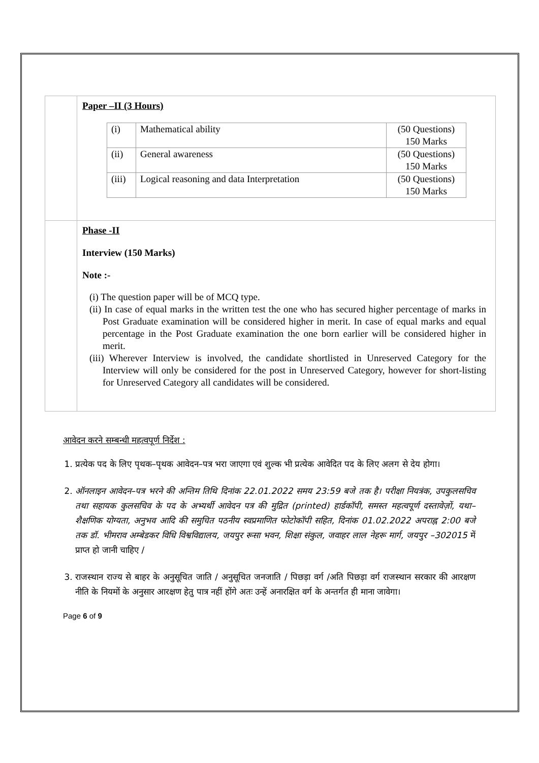| | Paper –II (3 Hours) / (i) / Mathematical ability / (50 Questions) 150 Marks / / (ii) / General awareness / (50 Questions) 150 Marks / / (iii) / Logical reasoning and data Interpretation / (50 Questions) 150 Marks / |
| | Phase -II Interview (150 Marks) Note :- (i) The question paper will be of MCQ type. (ii) In case of equal marks in the written test the one who has secured higher percentage of marks in Post Graduate examination will be considered higher in merit. In case of equal marks and equal percentage in the Post Graduate examination the one born earlier will be considered higher in merit. (iii) Wherever Interview is involved, the candidate shortlisted in Unreserved Category for the Interview will only be considered for the post in Unreserved Category, however for short-listing for Unreserved Category all candidates will be considered. |
आवेदन करने सम्बन्धी महत्वपूर्ण निर्देश :
1. प्रत्येक पद के लिए पृथक–पृथक आवेदन–पत्र भरा जाएगा एवं शुल्क भी प्रत्येक आवेदित पद के लिए अलग से देय होगा।
2. ऑनलाइन आवेदन–पत्र भरने की अन्तिम तिथि दिनांक 22.01.2022 समय 23:59 बजे तक है। परीक्षा नियत्रंक, उपकुलसचिव तथा सहायक कुलसचिव के पद के अभ्यर्थी आवेदन पत्र की मुद्रित (printed) हार्डकॉपी, समस्त महत्वपूर्ण दस्तावेज़ों, यथा– शैक्षणिक योग्यता, अनुभव आदि की समुचित पठनीय स्वप्रमाणित फोटोकॉपी सहित, दिनांक 01.02.2022 अपराह्न 2:00 बजे तक डॉ. भीमराव अम्बेडकर विधि विश्वविद्यालय, जयपुर रूसा भवन, शिक्षा संकुल, जवाहर लाल नेहरू मार्ग, जयपुर –302015 में प्राप्त हो जानी चाहिए /
3. राजस्थान राज्य से बाहर के अनुसूचित जाति / अनुसूचित जनजाति / पिछड़ा वर्ग /अति पिछड़ा वर्ग राजस्थान सरकार की आरक्षण नीति के नियमों के अनुसार आरक्षण हेतु पात्र नहीं होंगे अतः उन्हें अनारक्षित वर्ग के अन्तर्गत ही माना जावेगा।
Page 6 of 9